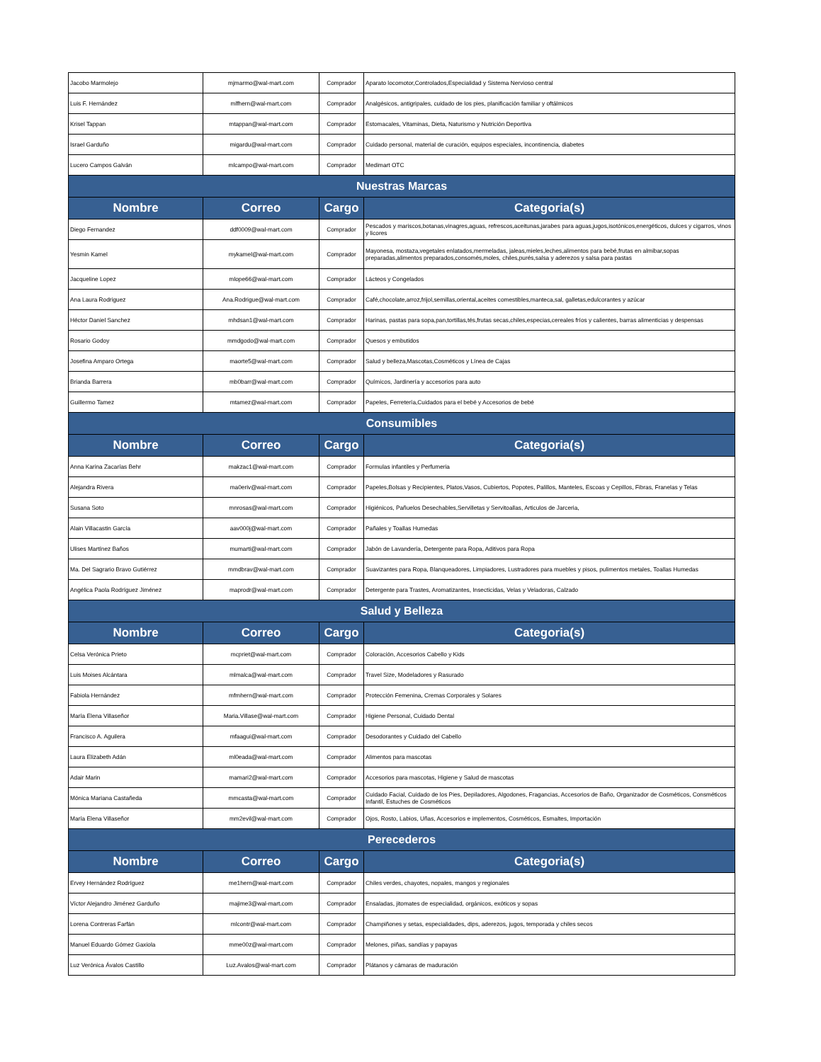| Jacobo Marmolejo | mjmarmo@wal-mart.com | Comprador | Aparato locomotor,Controlados,Especialidad y Sistema Nervioso central |
| Luis F. Hernández | mlfhern@wal-mart.com | Comprador | Analgésicos, antigripales, cuidado de los pies, planificación familiar y oftálmicos |
| Krisel Tappan | mtappan@wal-mart.com | Comprador | Estomacales, Vitaminas, Dieta, Naturismo y Nutrición Deportiva |
| Israel Garduño | migardu@wal-mart.com | Comprador | Cuidado personal, material de curación, equipos especiales, incontinencia, diabetes |
| Lucero Campos Galván | mlcampo@wal-mart.com | Comprador | Medimart OTC |
| Nuestras Marcas | | | |
| Nombre | Correo | Cargo | Categoria(s) |
| Diego Fernandez | ddf0009@wal-mart.com | Comprador | Pescados y mariscos,botanas,vinagres,aguas, refrescos,aceitunas,jarabes para aguas,jugos,isotónicos,energéticos, dulces y cigarros, vinos y licores |
| Yesmin Kamel | mykamel@wal-mart.com | Comprador | Mayonesa, mostaza,vegetales enlatados,mermeladas, jaleas,mieles,leches,alimentos para bebé,frutas en almibar,sopas preparadas,alimentos preparados,consomés,moles, chiles,purés,salsa y aderezos y salsa para pastas |
| Jacqueline Lopez | mlope66@wal-mart.com | Comprador | Lácteos y Congelados |
| Ana Laura Rodriguez | Ana.Rodrigue@wal-mart.com | Comprador | Café,chocolate,arroz,frijol,semillas,oriental,aceites comestibles,manteca,sal, galletas,edulcorantes y azúcar |
| Héctor Daniel Sanchez | mhdsan1@wal-mart.com | Comprador | Harinas, pastas para sopa,pan,tortillas,tés,frutas secas,chiles,especias,cereales fríos y calientes, barras alimenticias y despensas |
| Rosario Godoy | mmdgodo@wal-mart.com | Comprador | Quesos y embutidos |
| Josefina Amparo Ortega | maorte5@wal-mart.com | Comprador | Salud y belleza,Mascotas,Cosméticos y Línea de Cajas |
| Brianda Barrera | mb0barr@wal-mart.com | Comprador | Químicos, Jardinería y accesorios para auto |
| Guillermo Tamez | mtamez@wal-mart.com | Comprador | Papeles, Ferretería,Cuidados para el bebé y Accesorios de bebé |
| Consumibles | | | |
| Nombre | Correo | Cargo | Categoria(s) |
| Anna Karina Zacarías Behr | makzac1@wal-mart.com | Comprador | Formulas infantiles y Perfumeria |
| Alejandra Rivera | ma0eriv@wal-mart.com | Comprador | Papeles,Bolsas y Recipientes, Platos,Vasos, Cubiertos, Popotes, Palillos, Manteles, Escoas y Cepillos, Fibras, Franelas y Telas |
| Susana Soto | mnrosas@wal-mart.com | Comprador | Higiénicos, Pañuelos Desechables,Servilletas y Servitoallas, Articulos de Jarceria, |
| Alain Villacastin García | aav000j@wal-mart.com | Comprador | Pañales y Toallas Humedas |
| Ulises Martínez Baños | mumarti@wal-mart.com | Comprador | Jabón de Lavandería, Detergente para Ropa, Aditivos para Ropa |
| Ma. Del Sagrario Bravo Gutiérrez | mmdbrav@wal-mart.com | Comprador | Suavizantes para Ropa, Blanqueadores, Limpiadores, Lustradores para muebles y pisos, pulimentos metales, Toallas Humedas |
| Angélica Paola Rodríguez Jiménez | maprodr@wal-mart.com | Comprador | Detergente para Trastes, Aromatizantes, Insecticidas, Velas y Veladoras, Calzado |
| Salud y Belleza | | | |
| Nombre | Correo | Cargo | Categoria(s) |
| Celsa Verónica Prieto | mcpriet@wal-mart.com | Comprador | Coloración, Accesorios Cabello y Kids |
| Luis Moises Alcántara | mlmalca@wal-mart.com | Comprador | Travel Size, Modeladores y Rasurado |
| Fabiola Hernández | mfmhern@wal-mart.com | Comprador | Protección Femenina, Cremas Corporales y Solares |
| María Elena Villaseñor | Maria.Villase@wal-mart.com | Comprador | Higiene Personal, Cuidado Dental |
| Francisco A. Aguilera | mfaagui@wal-mart.com | Comprador | Desodorantes y Cuidado del Cabello |
| Laura Elizabeth Adán | ml0eada@wal-mart.com | Comprador | Alimentos para mascotas |
| Adair Marin | mamari2@wal-mart.com | Comprador | Accesorios para mascotas, Higiene y Salud de mascotas |
| Mónica Mariana Castañeda | mmcasta@wal-mart.com | Comprador | Cuidado Facial, Cuidado de los Pies, Depiladores, Algodones, Fragancias, Accesorios de Baño, Organizador de Cosméticos, Consméticos Infantil, Estuches de Cosméticos |
| María Elena Villaseñor | mm2evil@wal-mart.com | Comprador | Ojos, Rosto, Labios, Uñas, Accesorios e implementos, Cosméticos, Esmaltes, Importación |
| Perecederos | | | |
| Nombre | Correo | Cargo | Categoria(s) |
| Ervey Hernández Rodríguez | me1hern@wal-mart.com | Comprador | Chiles verdes, chayotes, nopales, mangos y regionales |
| Víctor Alejandro Jiménez Garduño | majime3@wal-mart.com | Comprador | Ensaladas, jitomates de especialidad, orgánicos, exóticos y sopas |
| Lorena Contreras Farfán | mlcontr@wal-mart.com | Comprador | Champiñones y setas, especialidades, dips, aderezos, jugos, temporada y chiles secos |
| Manuel Eduardo Gómez Gaxiola | mme00z@wal-mart.com | Comprador | Melones, piñas, sandías y papayas |
| Luz Verónica Ávalos Castillo | Luz.Avalos@wal-mart.com | Comprador | Plátanos y cámaras de maduración |